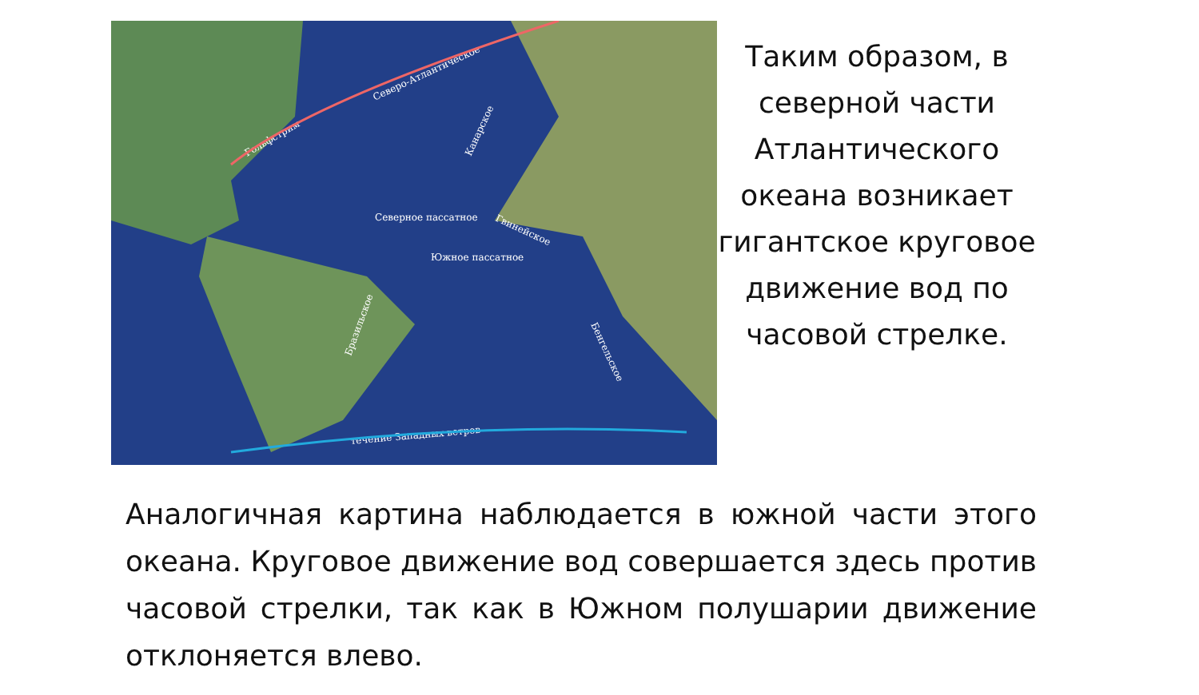Северо-Атлантическое
Гольфстрим
Канарское
Северное пассатное
Южное пассатное
Гвинейское
Бразильское
Бенгельское
течение Западных ветров
Таким образом, в северной части Атлантического океана возникает гигантское круговое движение вод по часовой стрелке.
Аналогичная картина наблюдается в южной части этого океана. Круговое движение вод совершается здесь против часовой стрелки, так как в Южном полушарии движение отклоняется влево.